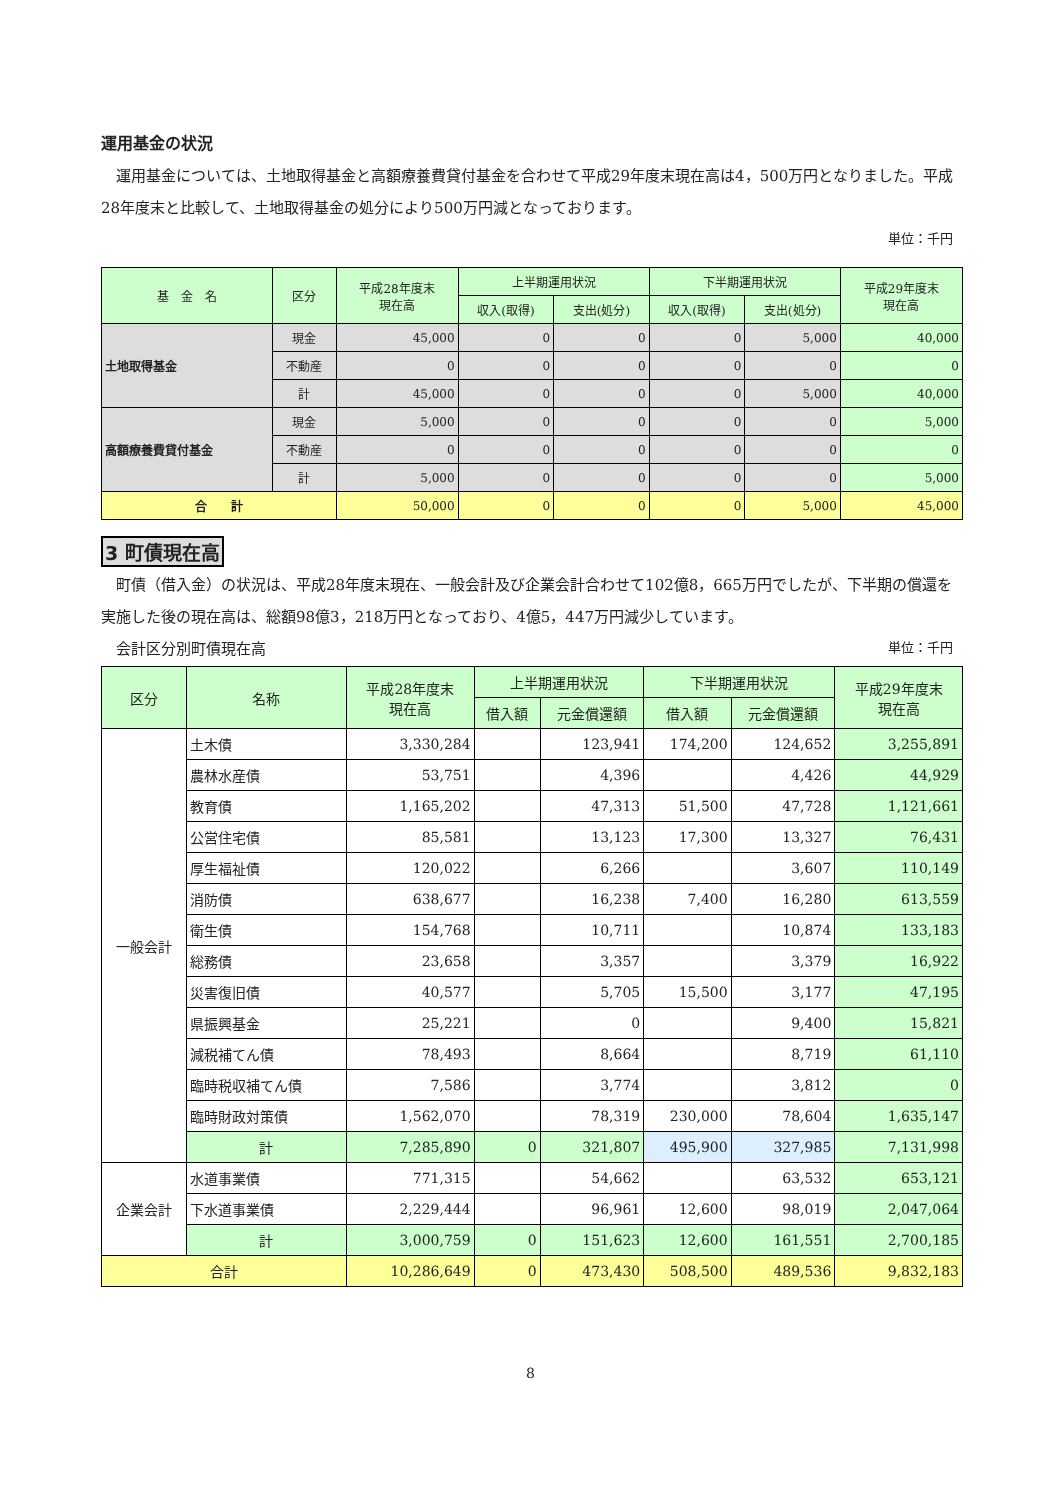運用基金の状況
　運用基金については、土地取得基金と高額療養費貸付基金を合わせて平成29年度末現在高は4，500万円となりました。平成28年度末と比較して、土地取得基金の処分により500万円減となっております。
単位：千円
| 基 金 名 | 区分 | 平成28年度末 現在高 | 上半期運用状況 | | 下半期運用状況 | | 平成29年度末 現在高 |
| --- | --- | --- | --- | --- | --- | --- | --- |
| | | | 収入(取得) | 支出(処分) | 収入(取得) | 支出(処分) | |
| 土地取得基金 | 現金 | 45,000 | 0 | 0 | 0 | 5,000 | 40,000 |
| | 不動産 | 0 | 0 | 0 | 0 | 0 | 0 |
| | 計 | 45,000 | 0 | 0 | 0 | 5,000 | 40,000 |
| 高額療養費貸付基金 | 現金 | 5,000 | 0 | 0 | 0 | 0 | 5,000 |
| | 不動産 | 0 | 0 | 0 | 0 | 0 | 0 |
| | 計 | 5,000 | 0 | 0 | 0 | 0 | 5,000 |
| 合 計 | | 50,000 | 0 | 0 | 0 | 5,000 | 45,000 |
3 町債現在高
　町債（借入金）の状況は、平成28年度末現在、一般会計及び企業会計合わせて102億8，665万円でしたが、下半期の償還を実施した後の現在高は、総額98億3，218万円となっており、4億5，447万円減少しています。
　会計区分別町債現在高 単位：千円
| 区分 | 名称 | 平成28年度末 現在高 | 上半期運用状況 | | 下半期運用状況 | | 平成29年度末 現在高 |
| --- | --- | --- | --- | --- | --- | --- | --- |
| | | | 借入額 | 元金償還額 | 借入額 | 元金償還額 | |
| 一般会計 | 土木債 | 3,330,284 | | 123,941 | 174,200 | 124,652 | 3,255,891 |
| | 農林水産債 | 53,751 | | 4,396 | | 4,426 | 44,929 |
| | 教育債 | 1,165,202 | | 47,313 | 51,500 | 47,728 | 1,121,661 |
| | 公営住宅債 | 85,581 | | 13,123 | 17,300 | 13,327 | 76,431 |
| | 厚生福祉債 | 120,022 | | 6,266 | | 3,607 | 110,149 |
| | 消防債 | 638,677 | | 16,238 | 7,400 | 16,280 | 613,559 |
| | 衛生債 | 154,768 | | 10,711 | | 10,874 | 133,183 |
| | 総務債 | 23,658 | | 3,357 | | 3,379 | 16,922 |
| | 災害復旧債 | 40,577 | | 5,705 | 15,500 | 3,177 | 47,195 |
| | 県振興基金 | 25,221 | | 0 | | 9,400 | 15,821 |
| | 減税補てん債 | 78,493 | | 8,664 | | 8,719 | 61,110 |
| | 臨時税収補てん債 | 7,586 | | 3,774 | | 3,812 | 0 |
| | 臨時財政対策債 | 1,562,070 | | 78,319 | 230,000 | 78,604 | 1,635,147 |
| | 計 | 7,285,890 | 0 | 321,807 | 495,900 | 327,985 | 7,131,998 |
| 企業会計 | 水道事業債 | 771,315 | | 54,662 | | 63,532 | 653,121 |
| | 下水道事業債 | 2,229,444 | | 96,961 | 12,600 | 98,019 | 2,047,064 |
| | 計 | 3,000,759 | 0 | 151,623 | 12,600 | 161,551 | 2,700,185 |
| 合計 | | 10,286,649 | 0 | 473,430 | 508,500 | 489,536 | 9,832,183 |
8